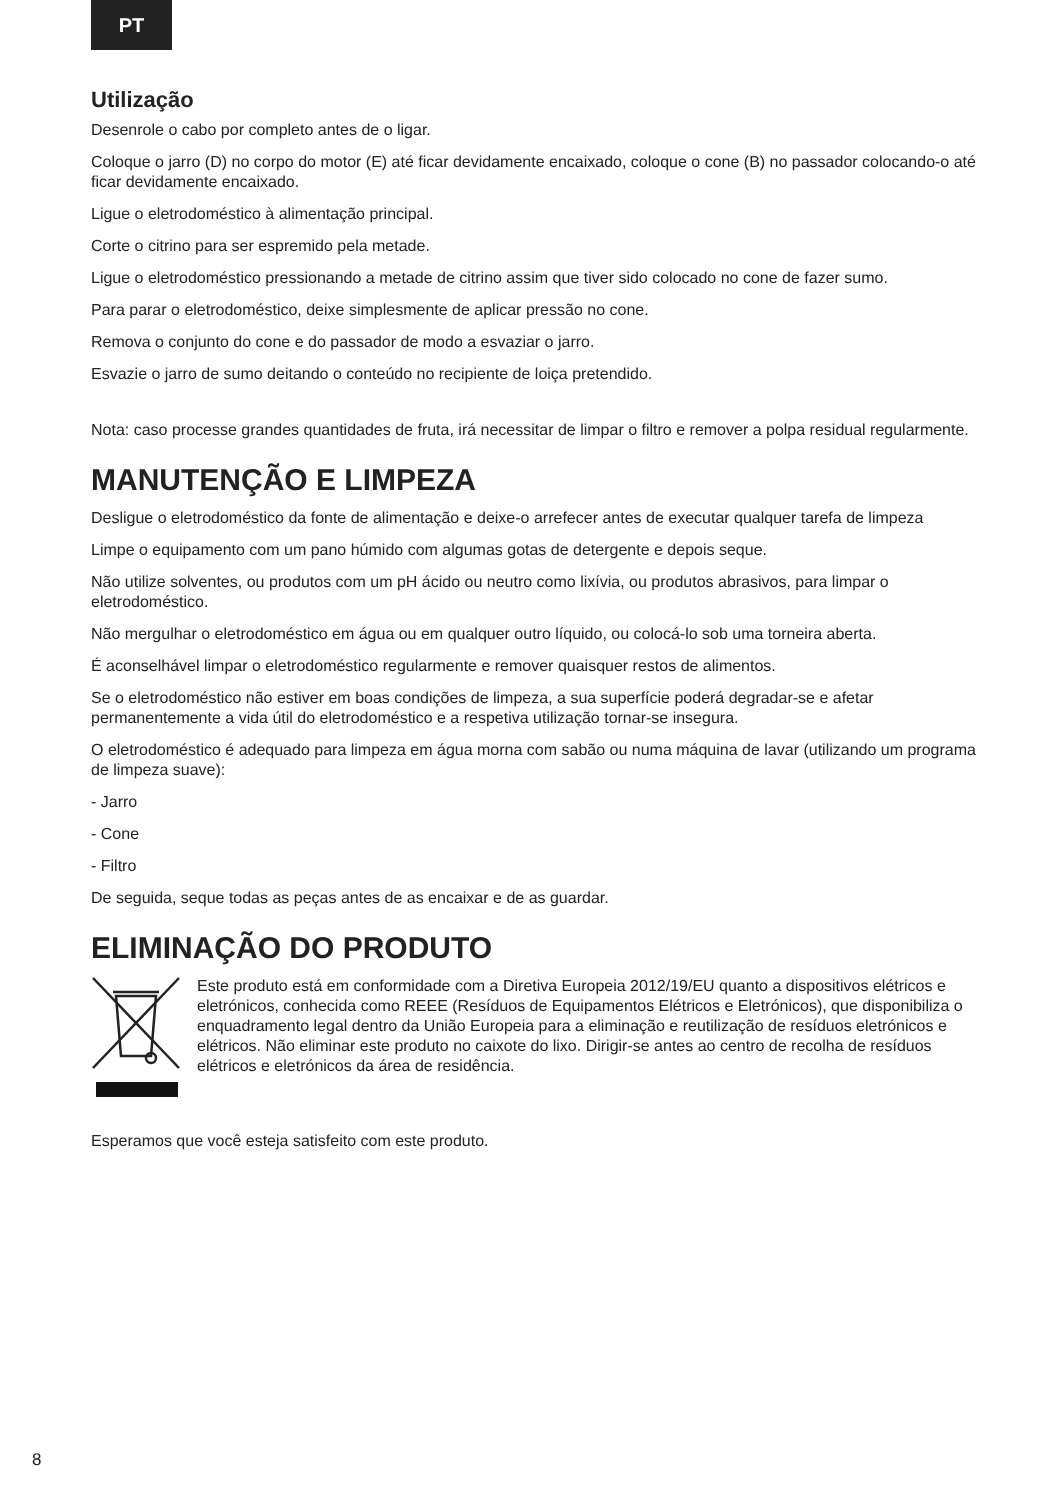PT
Utilização
Desenrole o cabo por completo antes de o ligar.
Coloque o jarro (D) no corpo do motor (E) até ficar devidamente encaixado, coloque o cone (B) no passador colocando-o até ficar devidamente encaixado.
Ligue o eletrodoméstico à alimentação principal.
Corte o citrino para ser espremido pela metade.
Ligue o eletrodoméstico pressionando a metade de citrino assim que tiver sido colocado no cone de fazer sumo.
Para parar o eletrodoméstico, deixe simplesmente de aplicar pressão no cone.
Remova o conjunto do cone e do passador de modo a esvaziar o jarro.
Esvazie o jarro de sumo deitando o conteúdo no recipiente de loiça pretendido.
Nota: caso processe grandes quantidades de fruta, irá necessitar de limpar o filtro e remover a polpa residual regularmente.
MANUTENÇÃO E LIMPEZA
Desligue o eletrodoméstico da fonte de alimentação e deixe-o arrefecer antes de executar qualquer tarefa de limpeza
Limpe o equipamento com um pano húmido com algumas gotas de detergente e depois seque.
Não utilize solventes, ou produtos com um pH ácido ou neutro como lixívia, ou produtos abrasivos, para limpar o eletrodoméstico.
Não mergulhar o eletrodoméstico em água ou em qualquer outro líquido, ou colocá-lo sob uma torneira aberta.
É aconselhável limpar o eletrodoméstico regularmente e remover quaisquer restos de alimentos.
Se o eletrodoméstico não estiver em boas condições de limpeza, a sua superfície poderá degradar-se e afetar permanentemente a vida útil do eletrodoméstico e a respetiva utilização tornar-se insegura.
O eletrodoméstico é adequado para limpeza em água morna com sabão ou numa máquina de lavar (utilizando um programa de limpeza suave):
- Jarro
- Cone
- Filtro
De seguida, seque todas as peças antes de as encaixar e de as guardar.
ELIMINAÇÃO DO PRODUTO
Este produto está em conformidade com a Diretiva Europeia 2012/19/EU quanto a dispositivos elétricos e eletrónicos, conhecida como REEE (Resíduos de Equipamentos Elétricos e Eletrónicos), que disponibiliza o enquadramento legal dentro da União Europeia para a eliminação e reutilização de resíduos eletrónicos e elétricos. Não eliminar este produto no caixote do lixo. Dirigir-se antes ao centro de recolha de resíduos elétricos e eletrónicos da área de residência.
Esperamos que você esteja satisfeito com este produto.
8